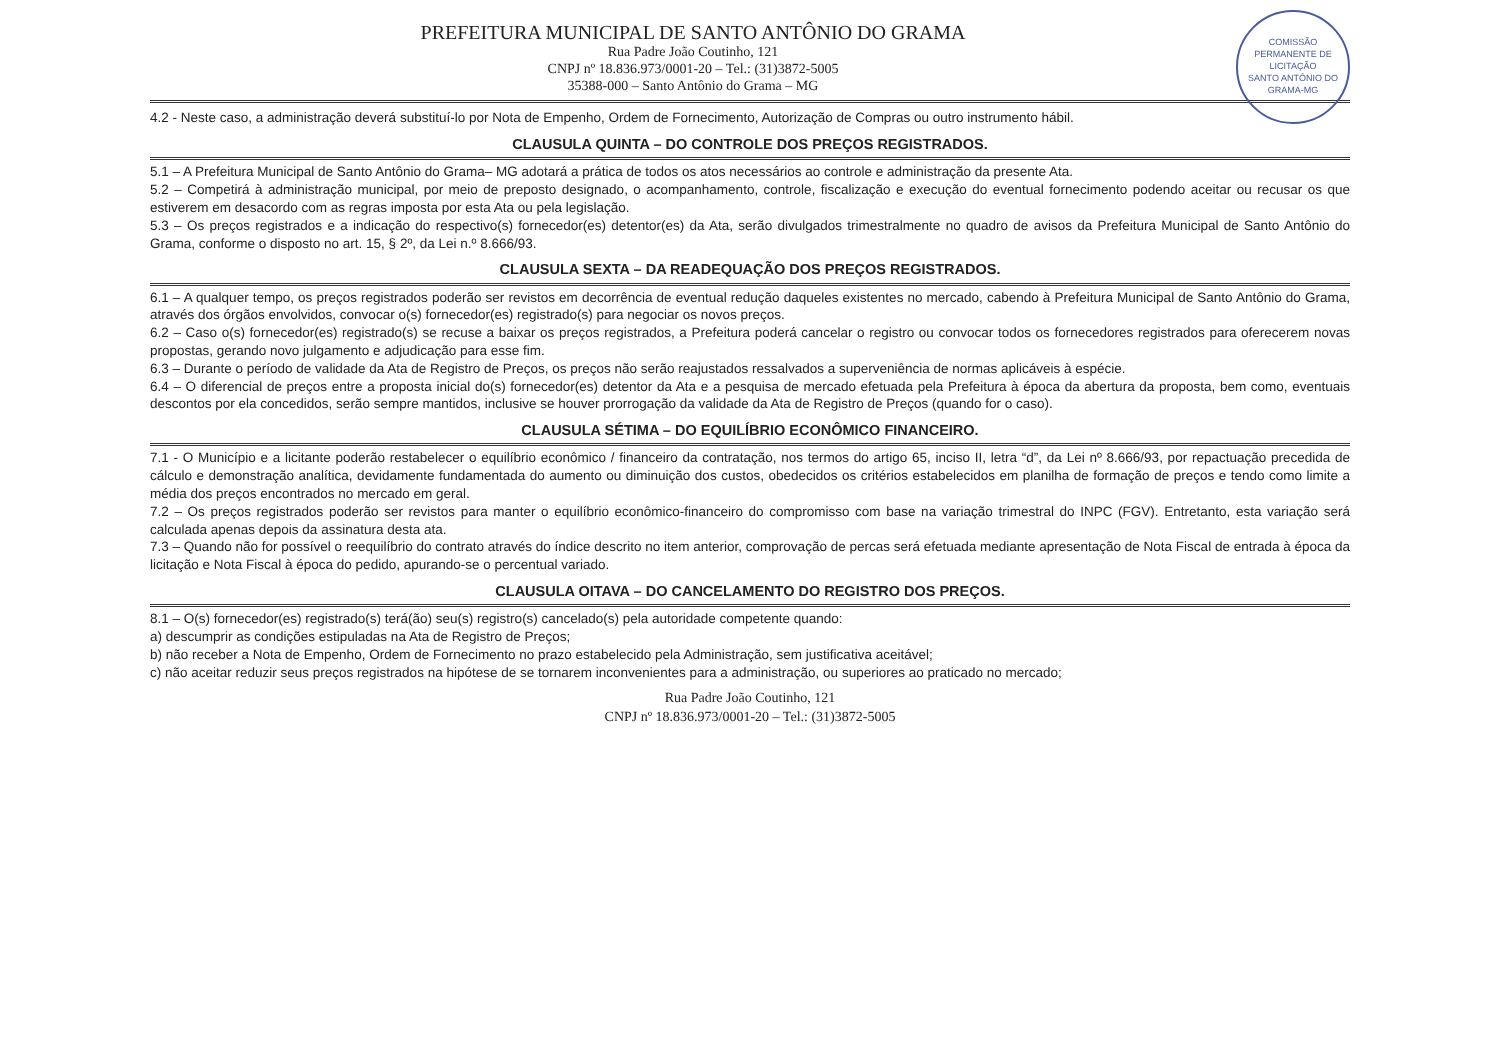COMISSÃO PERMANENTE DE LICITAÇÃO
SANTO ANTÔNIO DO GRAMA-MG
PREFEITURA MUNICIPAL DE SANTO ANTÔNIO DO GRAMA
Rua Padre João Coutinho, 121
CNPJ nº 18.836.973/0001-20 – Tel.: (31)3872-5005
35388-000 – Santo Antônio do Grama – MG
4.2 - Neste caso, a administração deverá substituí-lo por Nota de Empenho, Ordem de Fornecimento, Autorização de Compras ou outro instrumento hábil.
CLAUSULA QUINTA – DO CONTROLE DOS PREÇOS REGISTRADOS.
5.1 – A Prefeitura Municipal de Santo Antônio do Grama– MG adotará a prática de todos os atos necessários ao controle e administração da presente Ata.
5.2 – Competirá à administração municipal, por meio de preposto designado, o acompanhamento, controle, fiscalização e execução do eventual fornecimento podendo aceitar ou recusar os que estiverem em desacordo com as regras imposta por esta Ata ou pela legislação.
5.3 – Os preços registrados e a indicação do respectivo(s) fornecedor(es) detentor(es) da Ata, serão divulgados trimestralmente no quadro de avisos da Prefeitura Municipal de Santo Antônio do Grama, conforme o disposto no art. 15, § 2º, da Lei n.º 8.666/93.
CLAUSULA SEXTA – DA READEQUAÇÃO DOS PREÇOS REGISTRADOS.
6.1 – A qualquer tempo, os preços registrados poderão ser revistos em decorrência de eventual redução daqueles existentes no mercado, cabendo à Prefeitura Municipal de Santo Antônio do Grama, através dos órgãos envolvidos, convocar o(s) fornecedor(es) registrado(s) para negociar os novos preços.
6.2 – Caso o(s) fornecedor(es) registrado(s) se recuse a baixar os preços registrados, a Prefeitura poderá cancelar o registro ou convocar todos os fornecedores registrados para oferecerem novas propostas, gerando novo julgamento e adjudicação para esse fim.
6.3 – Durante o período de validade da Ata de Registro de Preços, os preços não serão reajustados ressalvados a superveniência de normas aplicáveis à espécie.
6.4 – O diferencial de preços entre a proposta inicial do(s) fornecedor(es) detentor da Ata e a pesquisa de mercado efetuada pela Prefeitura à época da abertura da proposta, bem como, eventuais descontos por ela concedidos, serão sempre mantidos, inclusive se houver prorrogação da validade da Ata de Registro de Preços (quando for o caso).
CLAUSULA SÉTIMA – DO EQUILÍBRIO ECONÔMICO FINANCEIRO.
7.1 - O Município e a licitante poderão restabelecer o equilíbrio econômico / financeiro da contratação, nos termos do artigo 65, inciso II, letra “d”, da Lei nº 8.666/93, por repactuação precedida de cálculo e demonstração analítica, devidamente fundamentada do aumento ou diminuição dos custos, obedecidos os critérios estabelecidos em planilha de formação de preços e tendo como limite a média dos preços encontrados no mercado em geral.
7.2 – Os preços registrados poderão ser revistos para manter o equilíbrio econômico-financeiro do compromisso com base na variação trimestral do INPC (FGV). Entretanto, esta variação será calculada apenas depois da assinatura desta ata.
7.3 – Quando não for possível o reequilíbrio do contrato através do índice descrito no item anterior, comprovação de percas será efetuada mediante apresentação de Nota Fiscal de entrada à época da licitação e Nota Fiscal à época do pedido, apurando-se o percentual variado.
CLAUSULA OITAVA – DO CANCELAMENTO DO REGISTRO DOS PREÇOS.
8.1 – O(s) fornecedor(es) registrado(s) terá(ão) seu(s) registro(s) cancelado(s) pela autoridade competente quando:
a) descumprir as condições estipuladas na Ata de Registro de Preços;
b) não receber a Nota de Empenho, Ordem de Fornecimento no prazo estabelecido pela Administração, sem justificativa aceitável;
c) não aceitar reduzir seus preços registrados na hipótese de se tornarem inconvenientes para a administração, ou superiores ao praticado no mercado;
Rua Padre João Coutinho, 121
CNPJ nº 18.836.973/0001-20 – Tel.: (31)3872-5005